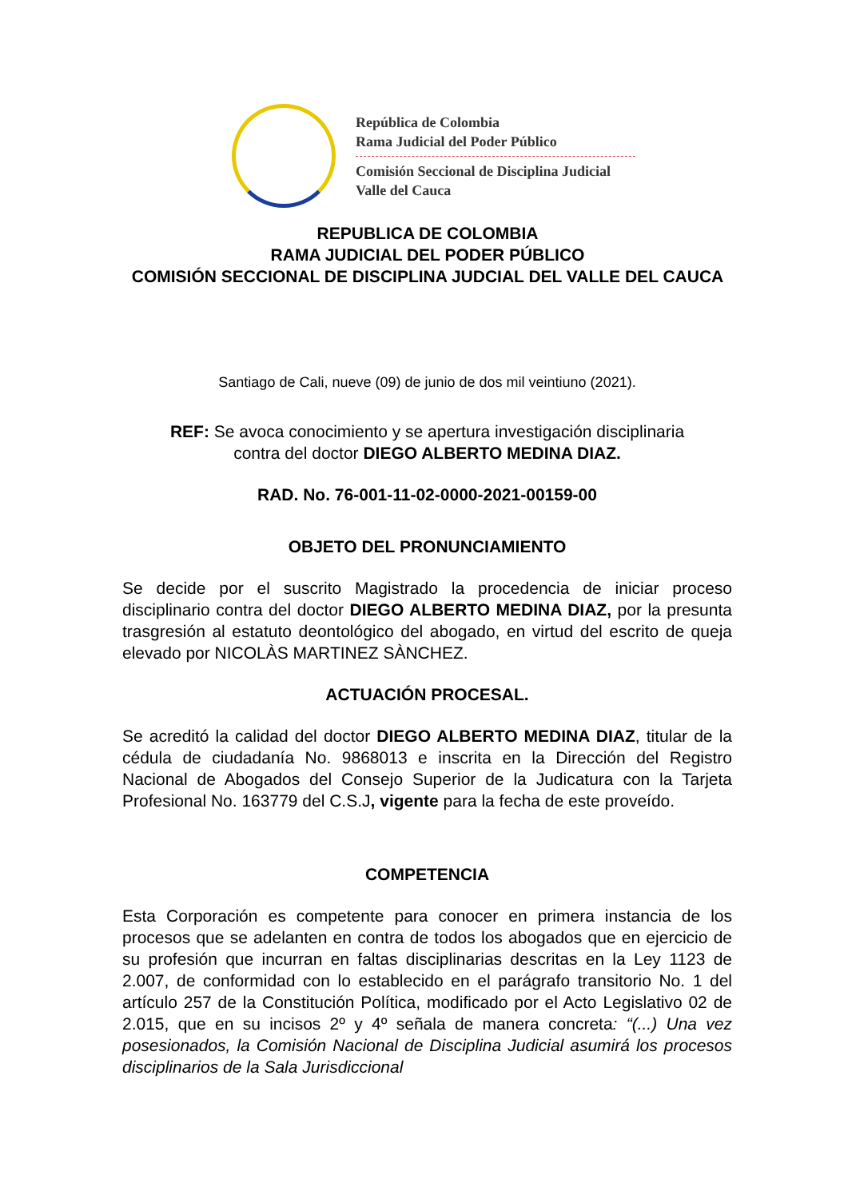República de Colombia
Rama Judicial del Poder Público
Comisión Seccional de Disciplina Judicial
Valle del Cauca
REPUBLICA DE COLOMBIA
RAMA JUDICIAL DEL PODER PÚBLICO
COMISIÓN SECCIONAL DE DISCIPLINA JUDCIAL DEL VALLE DEL CAUCA
Santiago de Cali, nueve (09) de junio de dos mil veintiuno (2021).
REF: Se avoca conocimiento y se apertura investigación disciplinaria
contra del doctor DIEGO ALBERTO MEDINA DIAZ.
RAD. No. 76-001-11-02-0000-2021-00159-00
OBJETO DEL PRONUNCIAMIENTO
Se decide por el suscrito Magistrado la procedencia de iniciar proceso disciplinario contra del doctor DIEGO ALBERTO MEDINA DIAZ, por la presunta trasgresión al estatuto deontológico del abogado, en virtud del escrito de queja elevado por NICOLÀS MARTINEZ SÀNCHEZ.
ACTUACIÓN PROCESAL.
Se acreditó la calidad del doctor DIEGO ALBERTO MEDINA DIAZ, titular de la cédula de ciudadanía No. 9868013 e inscrita en la Dirección del Registro Nacional de Abogados del Consejo Superior de la Judicatura con la Tarjeta Profesional No. 163779 del C.S.J, vigente para la fecha de este proveído.
COMPETENCIA
Esta Corporación es competente para conocer en primera instancia de los procesos que se adelanten en contra de todos los abogados que en ejercicio de su profesión que incurran en faltas disciplinarias descritas en la Ley 1123 de 2.007, de conformidad con lo establecido en el parágrafo transitorio No. 1 del artículo 257 de la Constitución Política, modificado por el Acto Legislativo 02 de 2.015, que en su incisos 2º y 4º señala de manera concreta: “(...) Una vez posesionados, la Comisión Nacional de Disciplina Judicial asumirá los procesos disciplinarios de la Sala Jurisdiccional